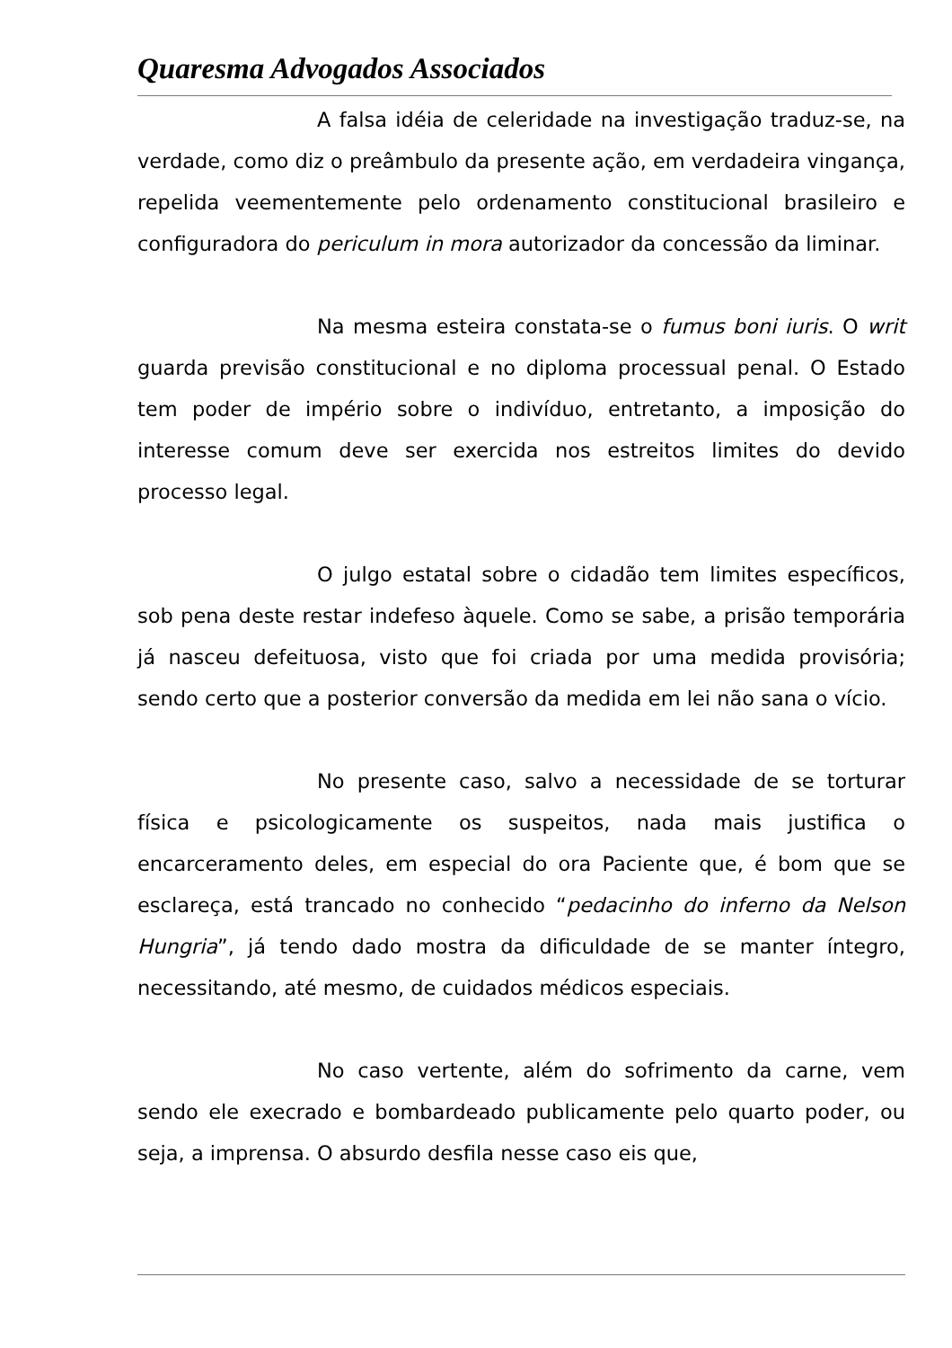Quaresma Advogados Associados
A falsa idéia de celeridade na investigação traduz-se, na verdade, como diz o preâmbulo da presente ação, em verdadeira vingança, repelida veementemente pelo ordenamento constitucional brasileiro e configuradora do periculum in mora autorizador da concessão da liminar.
Na mesma esteira constata-se o fumus boni iuris. O writ guarda previsão constitucional e no diploma processual penal. O Estado tem poder de império sobre o indivíduo, entretanto, a imposição do interesse comum deve ser exercida nos estreitos limites do devido processo legal.
O julgo estatal sobre o cidadão tem limites específicos, sob pena deste restar indefeso àquele. Como se sabe, a prisão temporária já nasceu defeituosa, visto que foi criada por uma medida provisória; sendo certo que a posterior conversão da medida em lei não sana o vício.
No presente caso, salvo a necessidade de se torturar física e psicologicamente os suspeitos, nada mais justifica o encarceramento deles, em especial do ora Paciente que, é bom que se esclareça, está trancado no conhecido “pedacinho do inferno da Nelson Hungria”, já tendo dado mostra da dificuldade de se manter íntegro, necessitando, até mesmo, de cuidados médicos especiais.
No caso vertente, além do sofrimento da carne, vem sendo ele execrado e bombardeado publicamente pelo quarto poder, ou seja, a imprensa. O absurdo desfila nesse caso eis que,